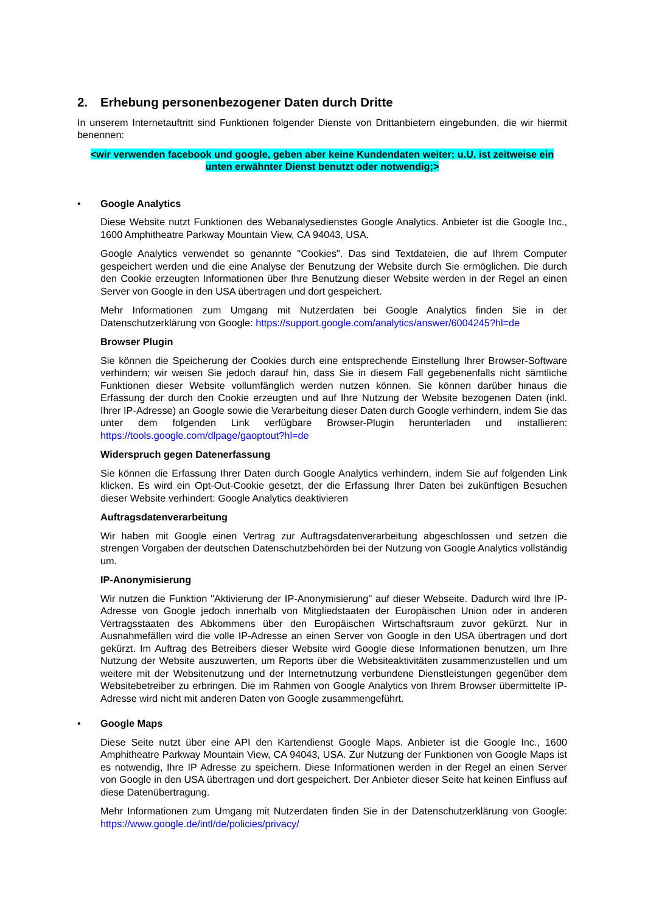2. Erhebung personenbezogener Daten durch Dritte
In unserem Internetauftritt sind Funktionen folgender Dienste von Drittanbietern eingebunden, die wir hiermit benennen:
<wir verwenden facebook und google, geben aber keine Kundendaten weiter; u.U. ist zeitweise ein unten erwähnter Dienst benutzt oder notwendig;>
• Google Analytics
Diese Website nutzt Funktionen des Webanalysedienstes Google Analytics. Anbieter ist die Google Inc., 1600 Amphitheatre Parkway Mountain View, CA 94043, USA.
Google Analytics verwendet so genannte "Cookies". Das sind Textdateien, die auf Ihrem Computer gespeichert werden und die eine Analyse der Benutzung der Website durch Sie ermöglichen. Die durch den Cookie erzeugten Informationen über Ihre Benutzung dieser Website werden in der Regel an einen Server von Google in den USA übertragen und dort gespeichert.
Mehr Informationen zum Umgang mit Nutzerdaten bei Google Analytics finden Sie in der Datenschutzerklärung von Google: https://support.google.com/analytics/answer/6004245?hl=de
Browser Plugin
Sie können die Speicherung der Cookies durch eine entsprechende Einstellung Ihrer Browser-Software verhindern; wir weisen Sie jedoch darauf hin, dass Sie in diesem Fall gegebenenfalls nicht sämtliche Funktionen dieser Website vollumfänglich werden nutzen können. Sie können darüber hinaus die Erfassung der durch den Cookie erzeugten und auf Ihre Nutzung der Website bezogenen Daten (inkl. Ihrer IP-Adresse) an Google sowie die Verarbeitung dieser Daten durch Google verhindern, indem Sie das unter dem folgenden Link verfügbare Browser-Plugin herunterladen und installieren: https://tools.google.com/dlpage/gaoptout?hl=de
Widerspruch gegen Datenerfassung
Sie können die Erfassung Ihrer Daten durch Google Analytics verhindern, indem Sie auf folgenden Link klicken. Es wird ein Opt-Out-Cookie gesetzt, der die Erfassung Ihrer Daten bei zukünftigen Besuchen dieser Website verhindert: Google Analytics deaktivieren
Auftragsdatenverarbeitung
Wir haben mit Google einen Vertrag zur Auftragsdatenverarbeitung abgeschlossen und setzen die strengen Vorgaben der deutschen Datenschutzbehörden bei der Nutzung von Google Analytics vollständig um.
IP-Anonymisierung
Wir nutzen die Funktion "Aktivierung der IP-Anonymisierung" auf dieser Webseite. Dadurch wird Ihre IP-Adresse von Google jedoch innerhalb von Mitgliedstaaten der Europäischen Union oder in anderen Vertragsstaaten des Abkommens über den Europäischen Wirtschaftsraum zuvor gekürzt. Nur in Ausnahmefällen wird die volle IP-Adresse an einen Server von Google in den USA übertragen und dort gekürzt. Im Auftrag des Betreibers dieser Website wird Google diese Informationen benutzen, um Ihre Nutzung der Website auszuwerten, um Reports über die Websiteaktivitäten zusammenzustellen und um weitere mit der Websitenutzung und der Internetnutzung verbundene Dienstleistungen gegenüber dem Websitebetreiber zu erbringen. Die im Rahmen von Google Analytics von Ihrem Browser übermittelte IP-Adresse wird nicht mit anderen Daten von Google zusammengeführt.
• Google Maps
Diese Seite nutzt über eine API den Kartendienst Google Maps. Anbieter ist die Google Inc., 1600 Amphitheatre Parkway Mountain View, CA 94043, USA. Zur Nutzung der Funktionen von Google Maps ist es notwendig, Ihre IP Adresse zu speichern. Diese Informationen werden in der Regel an einen Server von Google in den USA übertragen und dort gespeichert. Der Anbieter dieser Seite hat keinen Einfluss auf diese Datenübertragung.
Mehr Informationen zum Umgang mit Nutzerdaten finden Sie in der Datenschutzerklärung von Google: https://www.google.de/intl/de/policies/privacy/